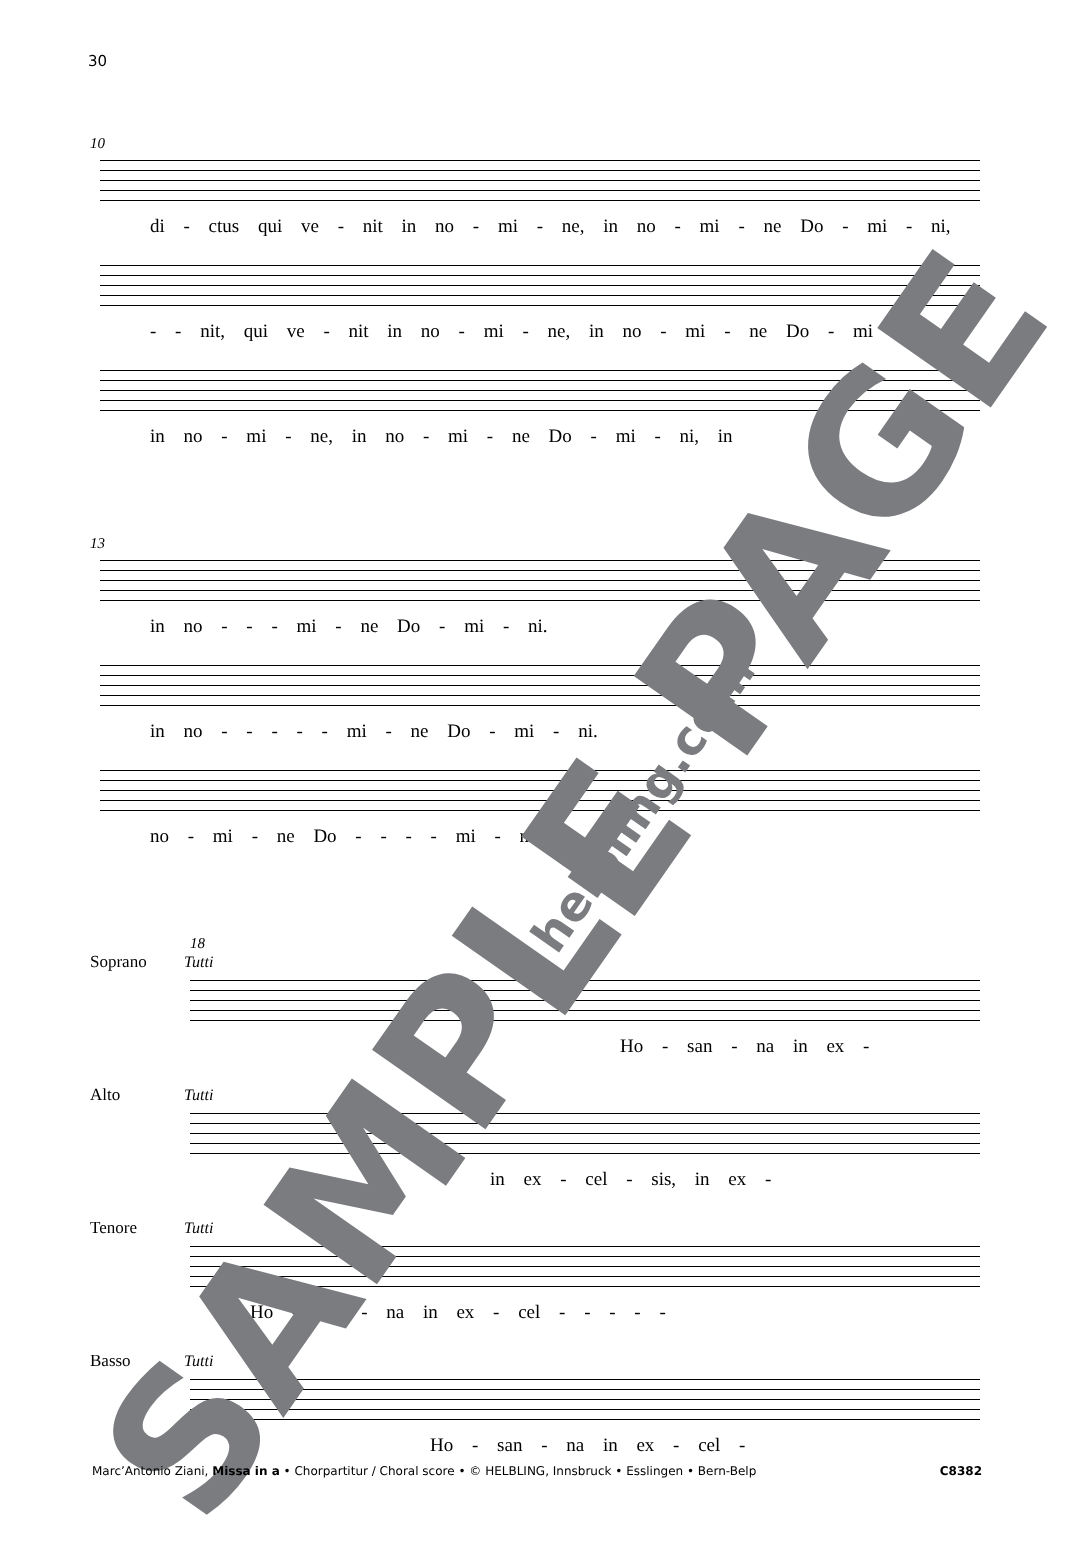30
10
di - ctus qui ve - nit in no - mi - ne, in no - mi - ne Do - mi - ni,
- - nit, qui ve - nit in no - mi - ne, in no - mi - ne Do - mi - ni,
in no - mi - ne, in no - mi - ne Do - mi - ni, in
13
in no - - - mi - ne Do - mi - ni.
in no - - - - - mi - ne Do - mi - ni.
no - mi - ne Do - - - - mi - ni.
18
Soprano Tutti
Ho - san - na in ex -
Alto Tutti
in ex - cel - sis, in ex -
Tenore Tutti
Ho - san - na in ex - cel - - - - -
Basso Tutti
Ho - san - na in ex - cel -
SAMPLE PAGE
helbling.com
Marc’Antonio Ziani, Missa in a • Chorpartitur / Choral score • © HELBLING, Innsbruck • Esslingen • Bern-Belp C8382